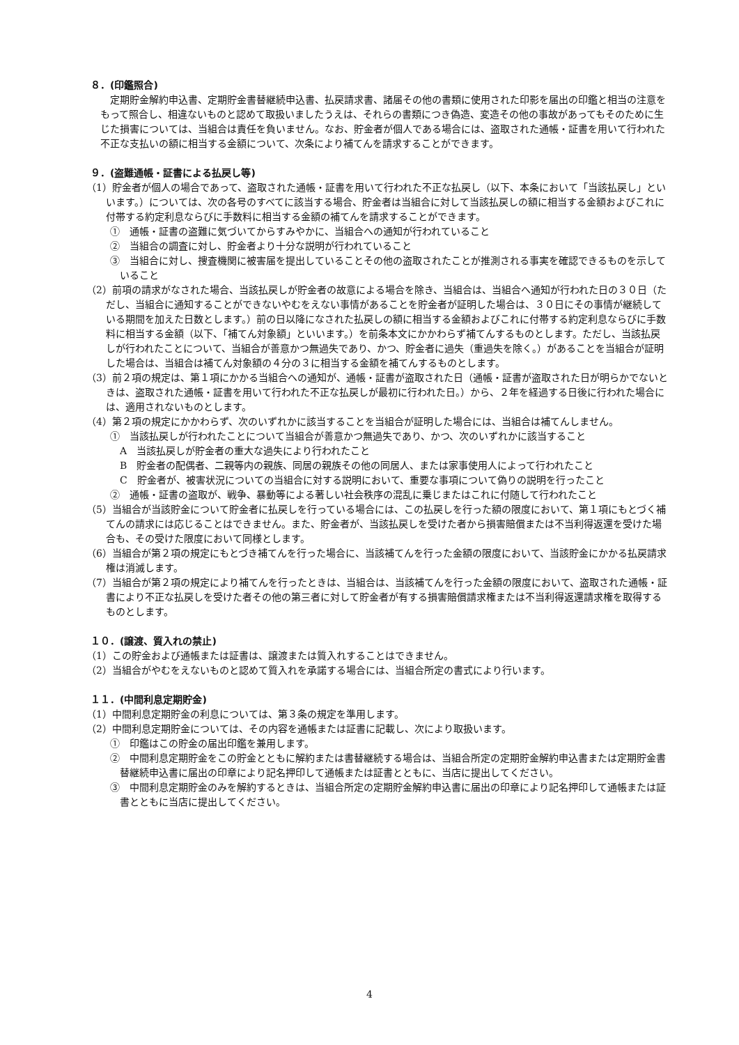８．(印鑑照合)
定期貯金解約申込書、定期貯金書替継続申込書、払戻請求書、諸届その他の書類に使用された印影を届出の印鑑と相当の注意をもって照合し、相違ないものと認めて取扱いましたうえは、それらの書類につき偽造、変造その他の事故があってもそのために生じた損害については、当組合は責任を負いません。なお、貯金者が個人である場合には、盗取された通帳・証書を用いて行われた不正な支払いの額に相当する金額について、次条により補てんを請求することができます。
９．(盗難通帳・証書による払戻し等)
（1）貯金者が個人の場合であって、盗取された通帳・証書を用いて行われた不正な払戻し（以下、本条において「当該払戻し」といいます。）については、次の各号のすべてに該当する場合、貯金者は当組合に対して当該払戻しの額に相当する金額およびこれに付帯する約定利息ならびに手数料に相当する金額の補てんを請求することができます。
①　通帳・証書の盗難に気づいてからすみやかに、当組合への通知が行われていること
②　当組合の調査に対し、貯金者より十分な説明が行われていること
③　当組合に対し、捜査機関に被害届を提出していることその他の盗取されたことが推測される事実を確認できるものを示していること
（2）前項の請求がなされた場合、当該払戻しが貯金者の故意による場合を除き、当組合は、当組合へ通知が行われた日の３０日（ただし、当組合に通知することができないやむをえない事情があることを貯金者が証明した場合は、３０日にその事情が継続している期間を加えた日数とします。）前の日以降になされた払戻しの額に相当する金額およびこれに付帯する約定利息ならびに手数料に相当する金額（以下、「補てん対象額」といいます。）を前条本文にかかわらず補てんするものとします。ただし、当該払戻しが行われたことについて、当組合が善意かつ無過失であり、かつ、貯金者に過失（重過失を除く。）があることを当組合が証明した場合は、当組合は補てん対象額の４分の３に相当する金額を補てんするものとします。
（3）前２項の規定は、第１項にかかる当組合への通知が、通帳・証書が盗取された日（通帳・証書が盗取された日が明らかでないときは、盗取された通帳・証書を用いて行われた不正な払戻しが最初に行われた日。）から、２年を経過する日後に行われた場合には、適用されないものとします。
（4）第２項の規定にかかわらず、次のいずれかに該当することを当組合が証明した場合には、当組合は補てんしません。
①　当該払戻しが行われたことについて当組合が善意かつ無過失であり、かつ、次のいずれかに該当すること
A　当該払戻しが貯金者の重大な過失により行われたこと
B　貯金者の配偶者、二親等内の親族、同居の親族その他の同居人、または家事使用人によって行われたこと
C　貯金者が、被害状況についての当組合に対する説明において、重要な事項について偽りの説明を行ったこと
②　通帳・証書の盗取が、戦争、暴動等による著しい社会秩序の混乱に乗じまたはこれに付随して行われたこと
（5）当組合が当該貯金について貯金者に払戻しを行っている場合には、この払戻しを行った額の限度において、第１項にもとづく補てんの請求には応じることはできません。また、貯金者が、当該払戻しを受けた者から損害賠償または不当利得返還を受けた場合も、その受けた限度において同様とします。
（6）当組合が第２項の規定にもとづき補てんを行った場合に、当該補てんを行った金額の限度において、当該貯金にかかる払戻請求権は消滅します。
（7）当組合が第２項の規定により補てんを行ったときは、当組合は、当該補てんを行った金額の限度において、盗取された通帳・証書により不正な払戻しを受けた者その他の第三者に対して貯金者が有する損害賠償請求権または不当利得返還請求権を取得するものとします。
１０．(譲渡、質入れの禁止)
（1）この貯金および通帳または証書は、譲渡または質入れすることはできません。
（2）当組合がやむをえないものと認めて質入れを承諾する場合には、当組合所定の書式により行います。
１１．(中間利息定期貯金)
（1）中間利息定期貯金の利息については、第３条の規定を準用します。
（2）中間利息定期貯金については、その内容を通帳または証書に記載し、次により取扱います。
①　印鑑はこの貯金の届出印鑑を兼用します。
②　中間利息定期貯金をこの貯金とともに解約または書替継続する場合は、当組合所定の定期貯金解約申込書または定期貯金書替継続申込書に届出の印章により記名押印して通帳または証書とともに、当店に提出してください。
③　中間利息定期貯金のみを解約するときは、当組合所定の定期貯金解約申込書に届出の印章により記名押印して通帳または証書とともに当店に提出してください。
4